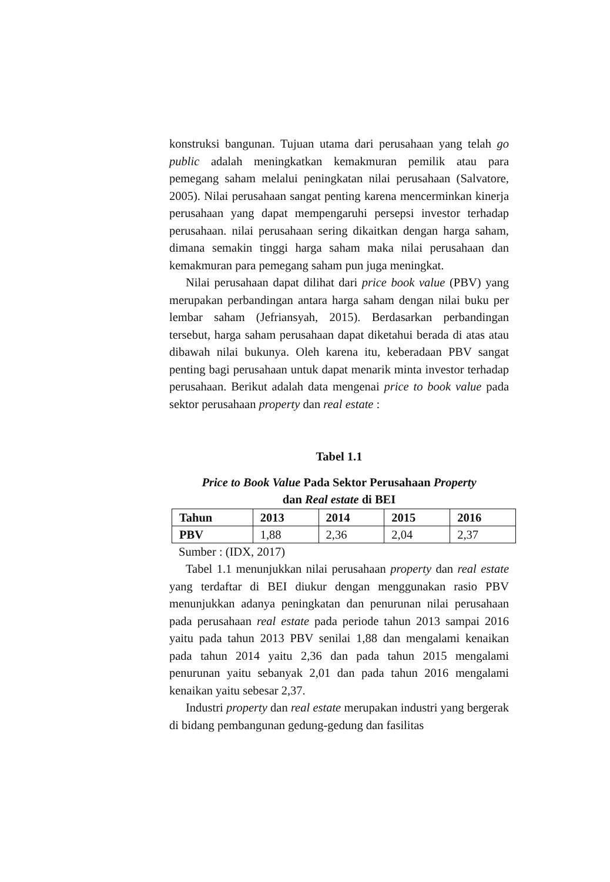konstruksi bangunan. Tujuan utama dari perusahaan yang telah go public adalah meningkatkan kemakmuran pemilik atau para pemegang saham melalui peningkatan nilai perusahaan (Salvatore, 2005). Nilai perusahaan sangat penting karena mencerminkan kinerja perusahaan yang dapat mempengaruhi persepsi investor terhadap perusahaan. nilai perusahaan sering dikaitkan dengan harga saham, dimana semakin tinggi harga saham maka nilai perusahaan dan kemakmuran para pemegang saham pun juga meningkat.
Nilai perusahaan dapat dilihat dari price book value (PBV) yang merupakan perbandingan antara harga saham dengan nilai buku per lembar saham (Jefriansyah, 2015). Berdasarkan perbandingan tersebut, harga saham perusahaan dapat diketahui berada di atas atau dibawah nilai bukunya. Oleh karena itu, keberadaan PBV sangat penting bagi perusahaan untuk dapat menarik minta investor terhadap perusahaan. Berikut adalah data mengenai price to book value pada sektor perusahaan property dan real estate :
Tabel 1.1
Price to Book Value Pada Sektor Perusahaan Property
dan Real estate di BEI
| Tahun | 2013 | 2014 | 2015 | 2016 |
| --- | --- | --- | --- | --- |
| PBV | 1,88 | 2,36 | 2,04 | 2,37 |
Sumber : (IDX, 2017)
Tabel 1.1 menunjukkan nilai perusahaan property dan real estate yang terdaftar di BEI diukur dengan menggunakan rasio PBV menunjukkan adanya peningkatan dan penurunan nilai perusahaan pada perusahaan real estate pada periode tahun 2013 sampai 2016 yaitu pada tahun 2013 PBV senilai 1,88 dan mengalami kenaikan pada tahun 2014 yaitu 2,36 dan pada tahun 2015 mengalami penurunan yaitu sebanyak 2,01 dan pada tahun 2016 mengalami kenaikan yaitu sebesar 2,37.
Industri property dan real estate merupakan industri yang bergerak di bidang pembangunan gedung-gedung dan fasilitas